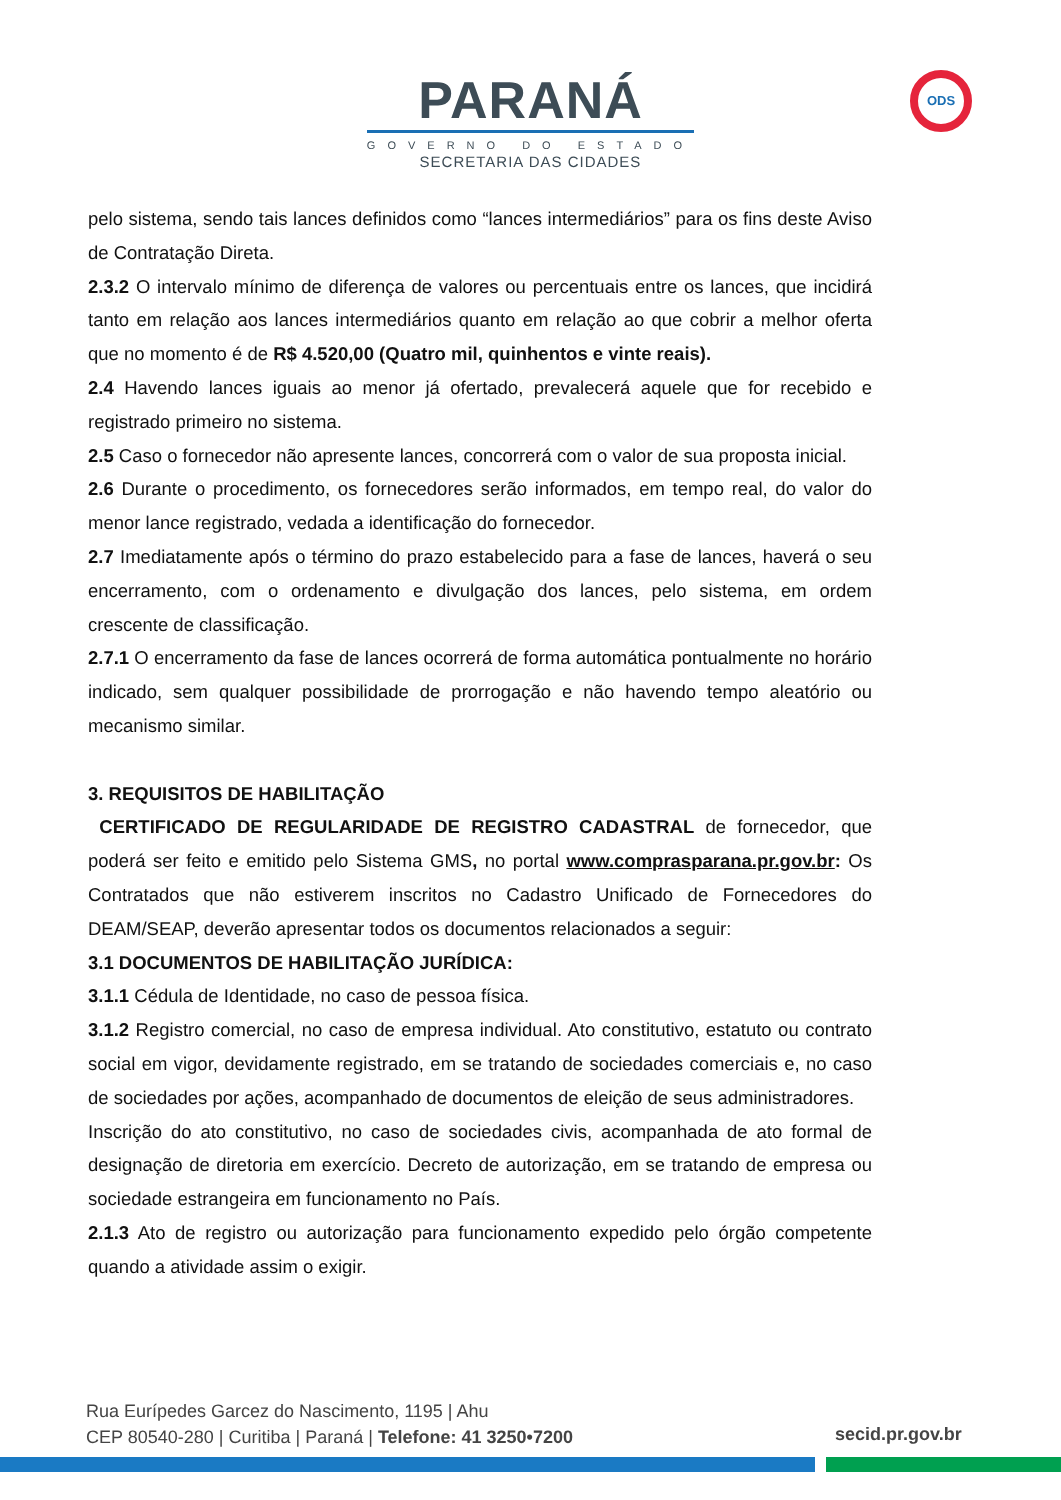PARANÁ
GOVERNO DO ESTADO
SECRETARIA DAS CIDADES
ODS
pelo sistema, sendo tais lances definidos como “lances intermediários” para os fins deste Aviso de Contratação Direta.
2.3.2 O intervalo mínimo de diferença de valores ou percentuais entre os lances, que incidirá tanto em relação aos lances intermediários quanto em relação ao que cobrir a melhor oferta que no momento é de R$ 4.520,00 (Quatro mil, quinhentos e vinte reais).
2.4 Havendo lances iguais ao menor já ofertado, prevalecerá aquele que for recebido e registrado primeiro no sistema.
2.5 Caso o fornecedor não apresente lances, concorrerá com o valor de sua proposta inicial.
2.6 Durante o procedimento, os fornecedores serão informados, em tempo real, do valor do menor lance registrado, vedada a identificação do fornecedor.
2.7 Imediatamente após o término do prazo estabelecido para a fase de lances, haverá o seu encerramento, com o ordenamento e divulgação dos lances, pelo sistema, em ordem crescente de classificação.
2.7.1 O encerramento da fase de lances ocorrerá de forma automática pontualmente no horário indicado, sem qualquer possibilidade de prorrogação e não havendo tempo aleatório ou mecanismo similar.
3. REQUISITOS DE HABILITAÇÃO
CERTIFICADO DE REGULARIDADE DE REGISTRO CADASTRAL de fornecedor, que poderá ser feito e emitido pelo Sistema GMS, no portal www.comprasparana.pr.gov.br: Os Contratados que não estiverem inscritos no Cadastro Unificado de Fornecedores do DEAM/SEAP, deverão apresentar todos os documentos relacionados a seguir:
3.1 DOCUMENTOS DE HABILITAÇÃO JURÍDICA:
3.1.1 Cédula de Identidade, no caso de pessoa física.
3.1.2 Registro comercial, no caso de empresa individual. Ato constitutivo, estatuto ou contrato social em vigor, devidamente registrado, em se tratando de sociedades comerciais e, no caso de sociedades por ações, acompanhado de documentos de eleição de seus administradores.
Inscrição do ato constitutivo, no caso de sociedades civis, acompanhada de ato formal de designação de diretoria em exercício. Decreto de autorização, em se tratando de empresa ou sociedade estrangeira em funcionamento no País.
2.1.3 Ato de registro ou autorização para funcionamento expedido pelo órgão competente quando a atividade assim o exigir.
Rua Eurípedes Garcez do Nascimento, 1195 | Ahu
CEP 80540-280 | Curitiba | Paraná | Telefone: 41 3250•7200
secid.pr.gov.br